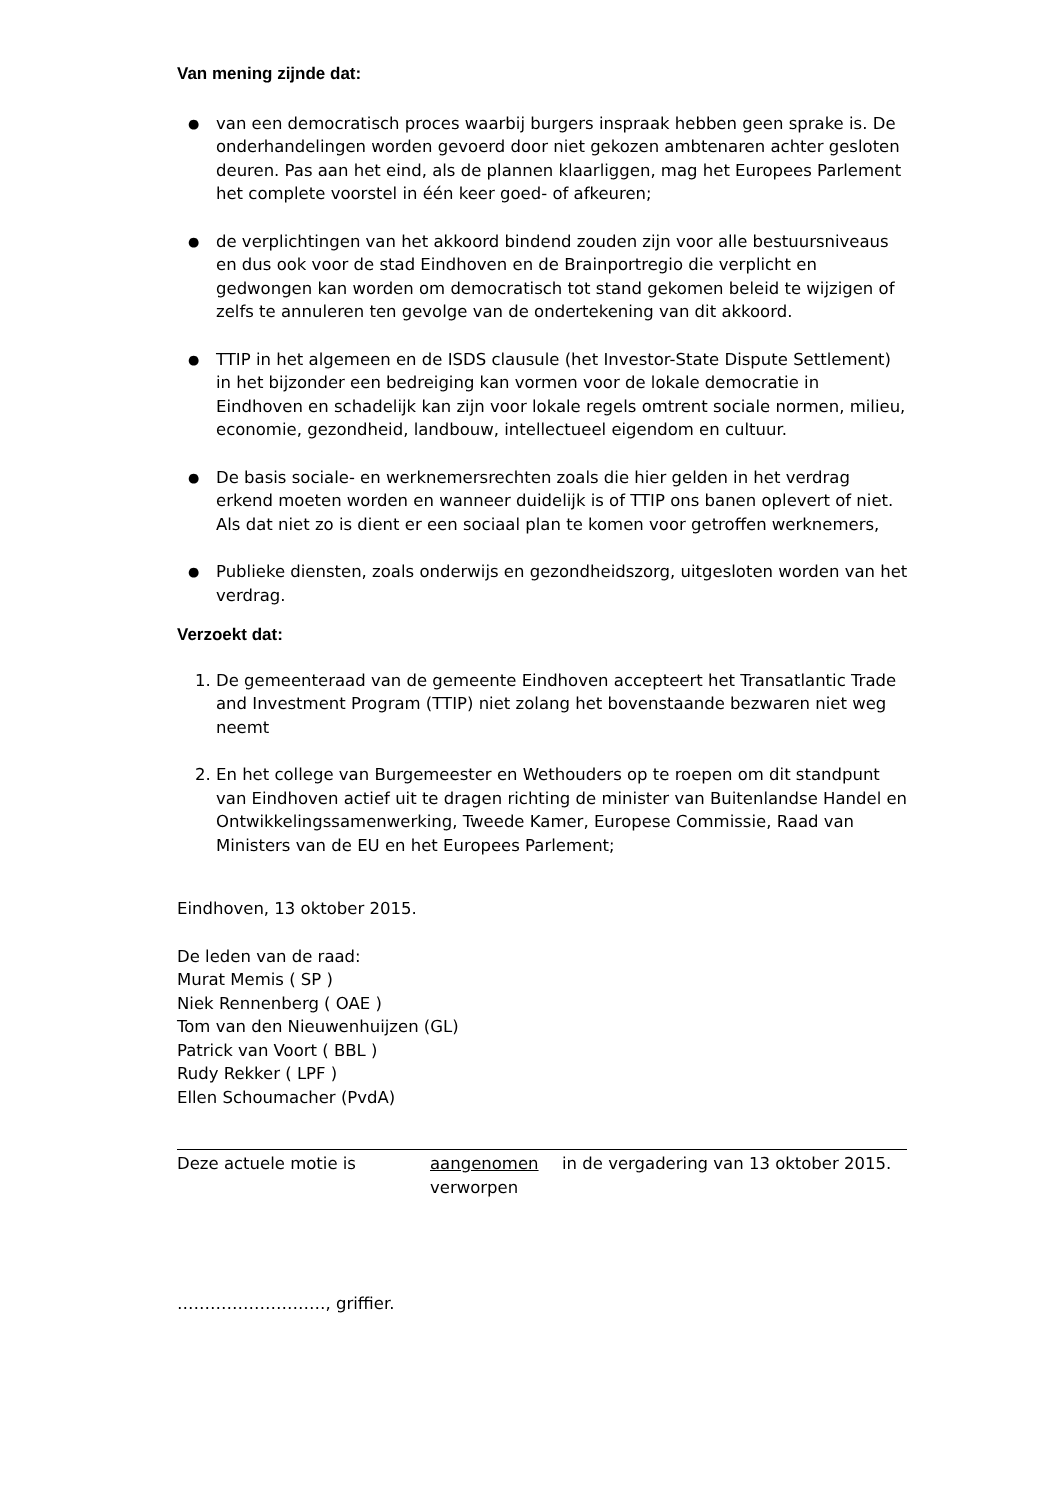Van mening zijnde dat:
● van een democratisch proces waarbij burgers inspraak hebben geen sprake is. De onderhandelingen worden gevoerd door niet gekozen ambtenaren achter gesloten deuren. Pas aan het eind, als de plannen klaarliggen, mag het Europees Parlement het complete voorstel in één keer goed- of afkeuren;
● de verplichtingen van het akkoord bindend zouden zijn voor alle bestuursniveaus en dus ook voor de stad Eindhoven en de Brainportregio die verplicht en gedwongen kan worden om democratisch tot stand gekomen beleid te wijzigen of zelfs te annuleren ten gevolge van de ondertekening van dit akkoord.
● TTIP in het algemeen en de ISDS clausule (het Investor-State Dispute Settlement) in het bijzonder een bedreiging kan vormen voor de lokale democratie in Eindhoven en schadelijk kan zijn voor lokale regels omtrent sociale normen, milieu, economie, gezondheid, landbouw, intellectueel eigendom en cultuur.
● De basis sociale- en werknemersrechten zoals die hier gelden in het verdrag erkend moeten worden en wanneer duidelijk is of TTIP ons banen oplevert of niet. Als dat niet zo is dient er een sociaal plan te komen voor getroffen werknemers,
● Publieke diensten, zoals onderwijs en gezondheidszorg, uitgesloten worden van het verdrag.
Verzoekt dat:
1. De gemeenteraad van de gemeente Eindhoven accepteert het Transatlantic Trade and Investment Program (TTIP) niet zolang het bovenstaande bezwaren niet weg neemt
2. En het college van Burgemeester en Wethouders op te roepen om dit standpunt van Eindhoven actief uit te dragen richting de minister van Buitenlandse Handel en Ontwikkelingssamenwerking, Tweede Kamer, Europese Commissie, Raad van Ministers van de EU en het Europees Parlement;
Eindhoven, 13 oktober 2015.
De leden van de raad:
Murat Memis ( SP )
Niek Rennenberg ( OAE )
Tom van den Nieuwenhuijzen (GL)
Patrick van Voort ( BBL )
Rudy Rekker ( LPF )
Ellen Schoumacher (PvdA)
Deze actuele motie is aangenomen
verworpen
in de vergadering van 13 oktober 2015.
………………………, griffier.